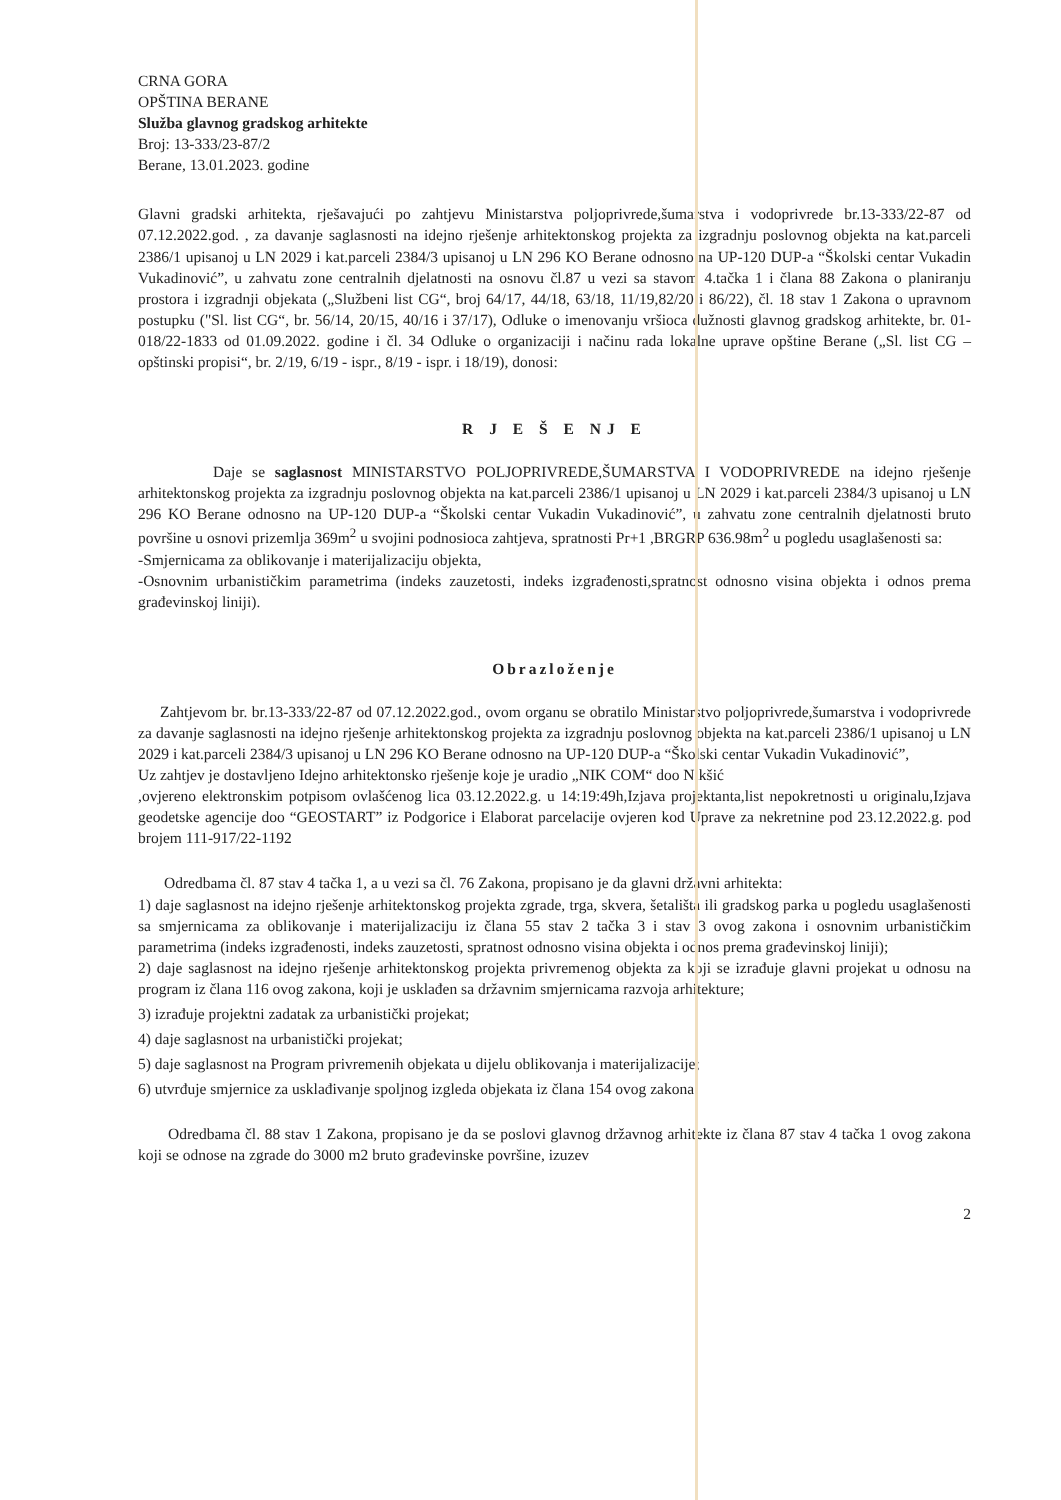CRNA GORA
OPŠTINA BERANE
Služba glavnog gradskog arhitekte
Broj: 13-333/23-87/2
Berane, 13.01.2023. godine
Glavni gradski arhitekta, rješavajući po zahtjevu Ministarstva poljoprivrede,šumarstva i vodoprivrede br.13-333/22-87 od 07.12.2022.god. , za davanje saglasnosti na idejno rješenje arhitektonskog projekta za izgradnju poslovnog objekta na kat.parceli 2386/1 upisanoj u LN 2029 i kat.parceli 2384/3 upisanoj u LN 296 KO Berane odnosno na UP-120 DUP-a “Školski centar Vukadin Vukadinović”, u zahvatu zone centralnih djelatnosti na osnovu čl.87 u vezi sa stavom 4.tačka 1 i člana 88 Zakona o planiranju prostora i izgradnji objekata („Službeni list CG“, broj 64/17, 44/18, 63/18, 11/19,82/20 i 86/22), čl. 18 stav 1 Zakona o upravnom postupku ("Sl. list CG“, br. 56/14, 20/15, 40/16 i 37/17), Odluke o imenovanju vršioca dužnosti glavnog gradskog arhitekte, br. 01-018/22-1833 od 01.09.2022. godine i čl. 34 Odluke o organizaciji i načinu rada lokalne uprave opštine Berane („Sl. list CG – opštinski propisi“, br. 2/19, 6/19 - ispr., 8/19 - ispr. i 18/19), donosi:
R J E Š E NJ E
Daje se saglasnost MINISTARSTVO POLJOPRIVREDE,ŠUMARSTVA I VODOPRIVREDE na idejno rješenje arhitektonskog projekta za izgradnju poslovnog objekta na kat.parceli 2386/1 upisanoj u LN 2029 i kat.parceli 2384/3 upisanoj u LN 296 KO Berane odnosno na UP-120 DUP-a “Školski centar Vukadin Vukadinović”, u zahvatu zone centralnih djelatnosti bruto površine u osnovi prizemlja 369m<sup>2</sup> u svojini podnosioca zahtjeva, spratnosti Pr+1 ,BRGRP 636.98m<sup>2</sup> u pogledu usaglašenosti sa:
-Smjernicama za oblikovanje i materijalizaciju objekta,
-Osnovnim urbanističkim parametrima (indeks zauzetosti, indeks izgrađenosti,spratnost odnosno visina objekta i odnos prema građevinskoj liniji).
Obrazloženje
Zahtjevom br. br.13-333/22-87 od 07.12.2022.god., ovom organu se obratilo Ministarstvo poljoprivrede,šumarstva i vodoprivrede za davanje saglasnosti na idejno rješenje arhitektonskog projekta za izgradnju poslovnog objekta na kat.parceli 2386/1 upisanoj u LN 2029 i kat.parceli 2384/3 upisanoj u LN 296 KO Berane odnosno na UP-120 DUP-a “Školski centar Vukadin Vukadinović”,
Uz zahtjev je dostavljeno Idejno arhitektonsko rješenje koje je uradio „NIK COM“ doo Nikšić
,ovjereno elektronskim potpisom ovlašćenog lica 03.12.2022.g. u 14:19:49h,Izjava projektanta,list nepokretnosti u originalu,Izjava geodetske agencije doo “GEOSTART” iz Podgorice i Elaborat parcelacije ovjeren kod Uprave za nekretnine pod 23.12.2022.g. pod brojem 111-917/22-1192
Odredbama čl. 87 stav 4 tačka 1, a u vezi sa čl. 76 Zakona, propisano je da glavni državni arhitekta:
1) daje saglasnost na idejno rješenje arhitektonskog projekta zgrade, trga, skvera, šetališta ili gradskog parka u pogledu usaglašenosti sa smjernicama za oblikovanje i materijalizaciju iz člana 55 stav 2 tačka 3 i stav 3 ovog zakona i osnovnim urbanističkim parametrima (indeks izgrađenosti, indeks zauzetosti, spratnost odnosno visina objekta i odnos prema građevinskoj liniji);
2) daje saglasnost na idejno rješenje arhitektonskog projekta privremenog objekta za koji se izrađuje glavni projekat u odnosu na program iz člana 116 ovog zakona, koji je usklađen sa državnim smjernicama razvoja arhitekture;
3) izrađuje projektni zadatak za urbanistički projekat;
4) daje saglasnost na urbanistički projekat;
5) daje saglasnost na Program privremenih objekata u dijelu oblikovanja i materijalizacije;
6) utvrđuje smjernice za usklađivanje spoljnog izgleda objekata iz člana 154 ovog zakona.
Odredbama čl. 88 stav 1 Zakona, propisano je da se poslovi glavnog državnog arhitekte iz člana 87 stav 4 tačka 1 ovog zakona koji se odnose na zgrade do 3000 m2 bruto građevinske površine, izuzev
2